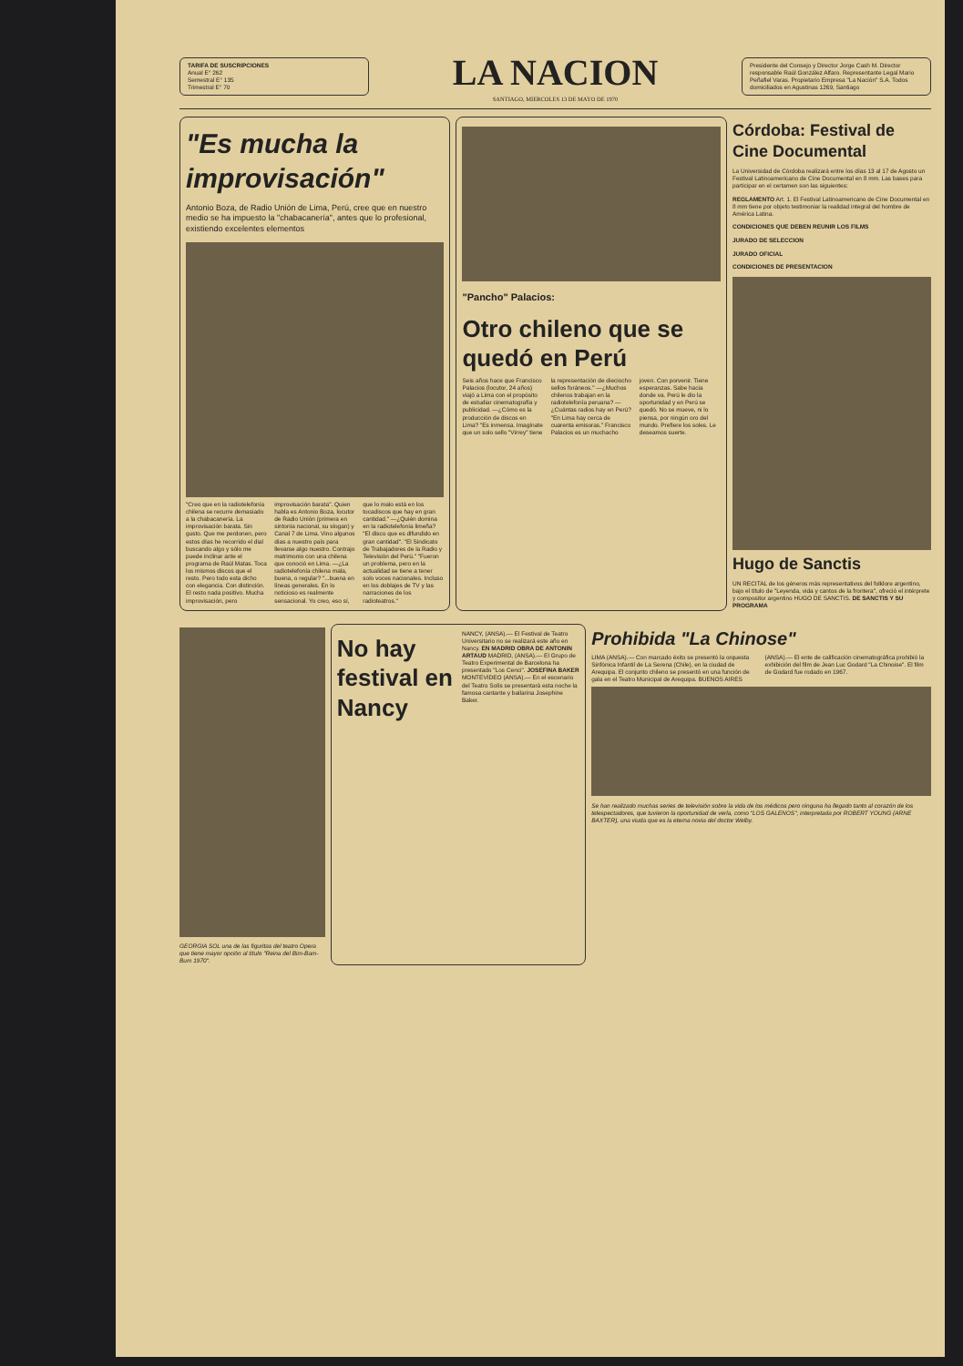TARIFA DE SUSCRIPCIONES
Anual E° 262
Semestral E° 135
Trimestral E° 70
LA NACION
SANTIAGO, MIERCOLES 13 DE MAYO DE 1970
Presidente del Consejo y Director Jorge Cash M. Director responsable Raúl González Alfaro. Representante Legal Mario Peñafiel Varas. Propietario Empresa "La Nación" S.A. Todos domiciliados en Agustinas 1269, Santiago
"Es mucha la improvisación"
Antonio Boza, de Radio Unión de Lima, Perú, cree que en nuestro medio se ha impuesto la "chabacanería", antes que lo profesional, existiendo excelentes elementos
"Creo que en la radiotelefonía chilena se recurre demasiado a la chabacanería. La improvisación barata. Sin gusto. Que me perdonen, pero estos días he recorrido el dial buscando algo y sólo me puede inclinar ante el programa de Raúl Matas. Toca los mismos discos que el resto. Pero todo esta dicho con elegancia. Con distinción. El resto nada positivo. Mucha improvisación, pero improvisación barata". Quien habla es Antonio Boza, locutor de Radio Unión (primera en sintonía nacional, su slogan) y Canal 7 de Lima. Vino algunos días a nuestro país para llevarse algo nuestro. Contrajo matrimonio con una chilena que conoció en Lima. —¿La radiotelefonía chilena mala, buena, o regular? "...buena en líneas generales. En lo noticioso es realmente sensacional. Yo creo, eso sí, que lo malo está en los tocadiscos que hay en gran cantidad." —¿Quién domina en la radiotelefonía limeña? "El disco que es difundido en gran cantidad". "El Sindicato de Trabajadores de la Radio y Televisión del Perú." "Fueron un problema, pero en la actualidad se tiene a tener solo voces nacionales. Incluso en los doblajes de TV y las narraciones de los radioteatros."
"Pancho" Palacios:
Otro chileno que se quedó en Perú
Seis años hace que Francisco Palacios (locutor, 24 años) viajó a Lima con el propósito de estudiar cinematografía y publicidad. —¿Cómo es la producción de discos en Lima? "Es inmensa. Imagínate que un solo sello "Virrey" tiene la representación de dieciocho sellos foráneos." —¿Muchos chilenos trabajan en la radiotelefonía peruana? —¿Cuántas radios hay en Perú? "En Lima hay cerca de cuarenta emisoras." Francisco Palacios es un muchacho joven. Con porvenir. Tiene esperanzas. Sabe hacia donde va. Perú le dio la oportunidad y en Perú se quedó. No se mueve, ni lo piensa, por ningún oro del mundo. Prefiere los soles. Le deseamos suerte.
Córdoba: Festival de Cine Documental
La Universidad de Córdoba realizará entre los días 13 al 17 de Agosto un Festival Latinoamericano de Cine Documental en 8 mm. Las bases para participar en el certamen son las siguientes:
REGLAMENTO Art. 1. El Festival Latinoamericano de Cine Documental en 8 mm tiene por objeto testimoniar la realidad integral del hombre de América Latina.
CONDICIONES QUE DEBEN REUNIR LOS FILMS
JURADO DE SELECCION
JURADO OFICIAL
CONDICIONES DE PRESENTACION
Hugo de Sanctis
UN RECITAL de los géneros más representativos del folklore argentino, bajo el título de "Leyenda, vida y cantos de la frontera", ofreció el intérprete y compositor argentino HUGO DE SANCTIS. DE SANCTIS Y SU PROGRAMA
GEORGIA SOL una de las figuritas del teatro Opera que tiene mayor opción al título "Reina del Bim-Bam-Bum 1970".
No hay festival en Nancy
NANCY, (ANSA).— El Festival de Teatro Universitario no se realizará este año en Nancy. EN MADRID OBRA DE ANTONIN ARTAUD MADRID, (ANSA).— El Grupo de Teatro Experimental de Barcelona ha presentado "Los Cenci". JOSEFINA BAKER MONTEVIDEO (ANSA).— En el escenario del Teatro Solís se presentará esta noche la famosa cantante y bailarina Josephine Baker.
Prohibida "La Chinose"
LIMA (ANSA).— Con marcado éxito se presentó la orquesta Sinfónica Infantil de La Serena (Chile), en la ciudad de Arequipa. El conjunto chileno se presentó en una función de gala en el Teatro Municipal de Arequipa. BUENOS AIRES (ANSA).— El ente de calificación cinematográfica prohibió la exhibición del film de Jean Luc Godard "La Chinoise". El film de Godard fue rodado en 1967.
Se han realizado muchas series de televisión sobre la vida de los médicos pero ninguna ha llegado tanto al corazón de los telespectadores, que tuvieron la oportunidad de verla, como "LOS GALENOS", interpretada por ROBERT YOUNG (ARNE BAXTER), una viuda que es la eterna novia del doctor Welby.